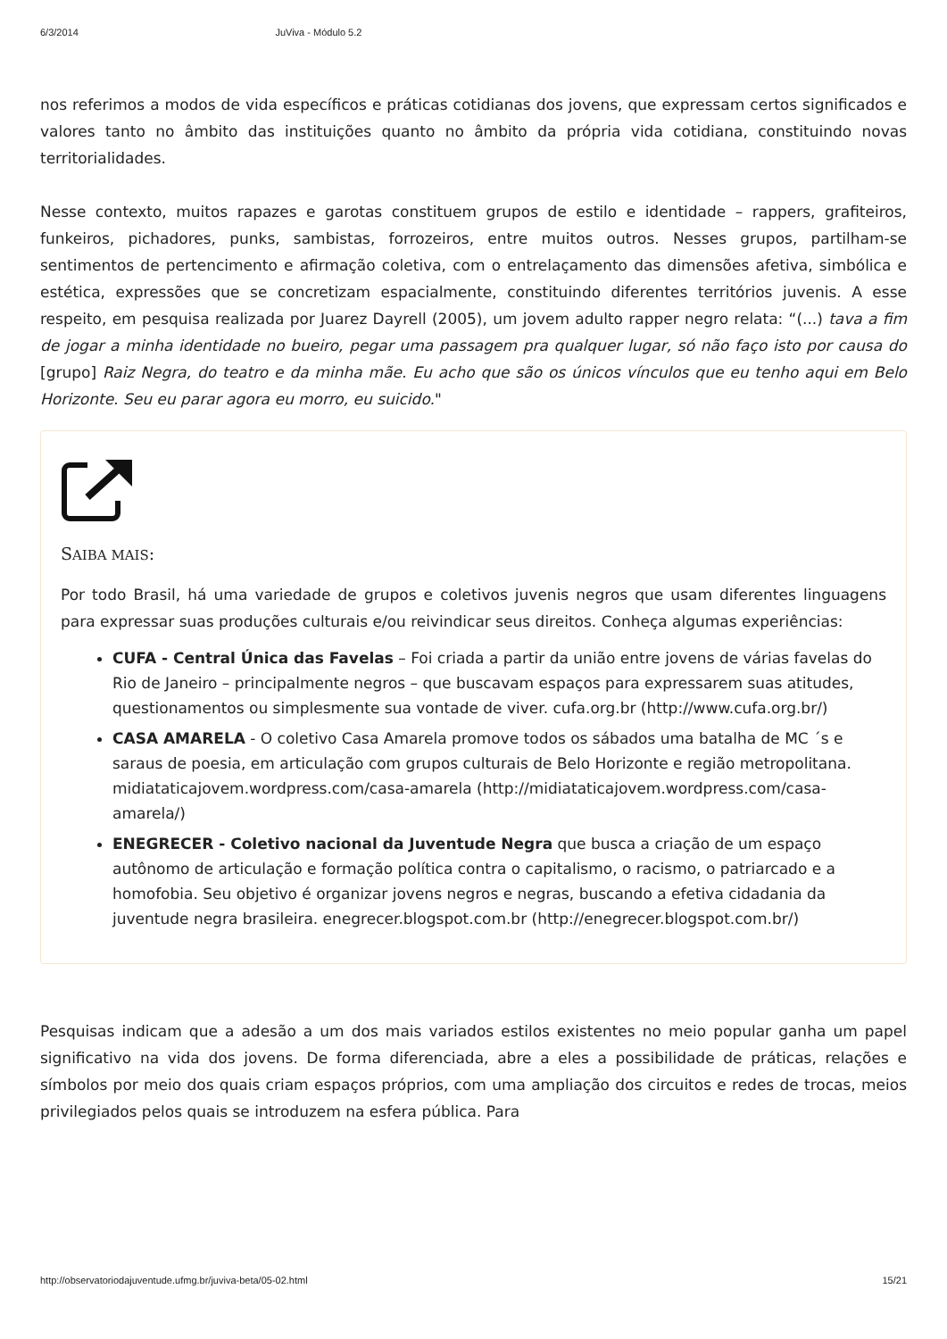6/3/2014 JuViva - Módulo 5.2
nos referimos a modos de vida específicos e práticas cotidianas dos jovens, que expressam certos significados e valores tanto no âmbito das instituições quanto no âmbito da própria vida cotidiana, constituindo novas territorialidades.
Nesse contexto, muitos rapazes e garotas constituem grupos de estilo e identidade – rappers, grafiteiros, funkeiros, pichadores, punks, sambistas, forrozeiros, entre muitos outros. Nesses grupos, partilham-se sentimentos de pertencimento e afirmação coletiva, com o entrelaçamento das dimensões afetiva, simbólica e estética, expressões que se concretizam espacialmente, constituindo diferentes territórios juvenis. A esse respeito, em pesquisa realizada por Juarez Dayrell (2005), um jovem adulto rapper negro relata: “(...) tava a fim de jogar a minha identidade no bueiro, pegar uma passagem pra qualquer lugar, só não faço isto por causa do [grupo] Raiz Negra, do teatro e da minha mãe. Eu acho que são os únicos vínculos que eu tenho aqui em Belo Horizonte. Seu eu parar agora eu morro, eu suicido."
SAIBA MAIS:
Por todo Brasil, há uma variedade de grupos e coletivos juvenis negros que usam diferentes linguagens para expressar suas produções culturais e/ou reivindicar seus direitos. Conheça algumas experiências:
CUFA - Central Única das Favelas – Foi criada a partir da união entre jovens de várias favelas do Rio de Janeiro – principalmente negros – que buscavam espaços para expressarem suas atitudes, questionamentos ou simplesmente sua vontade de viver. cufa.org.br (http://www.cufa.org.br/)
CASA AMARELA - O coletivo Casa Amarela promove todos os sábados uma batalha de MC ´s e saraus de poesia, em articulação com grupos culturais de Belo Horizonte e região metropolitana. midiataticajovem.wordpress.com/casa-amarela (http://midiataticajovem.wordpress.com/casa-amarela/)
ENEGRECER - Coletivo nacional da Juventude Negra que busca a criação de um espaço autônomo de articulação e formação política contra o capitalismo, o racismo, o patriarcado e a homofobia. Seu objetivo é organizar jovens negros e negras, buscando a efetiva cidadania da juventude negra brasileira. enegrecer.blogspot.com.br (http://enegrecer.blogspot.com.br/)
Pesquisas indicam que a adesão a um dos mais variados estilos existentes no meio popular ganha um papel significativo na vida dos jovens. De forma diferenciada, abre a eles a possibilidade de práticas, relações e símbolos por meio dos quais criam espaços próprios, com uma ampliação dos circuitos e redes de trocas, meios privilegiados pelos quais se introduzem na esfera pública. Para
http://observatoriodajuventude.ufmg.br/juviva-beta/05-02.html 15/21